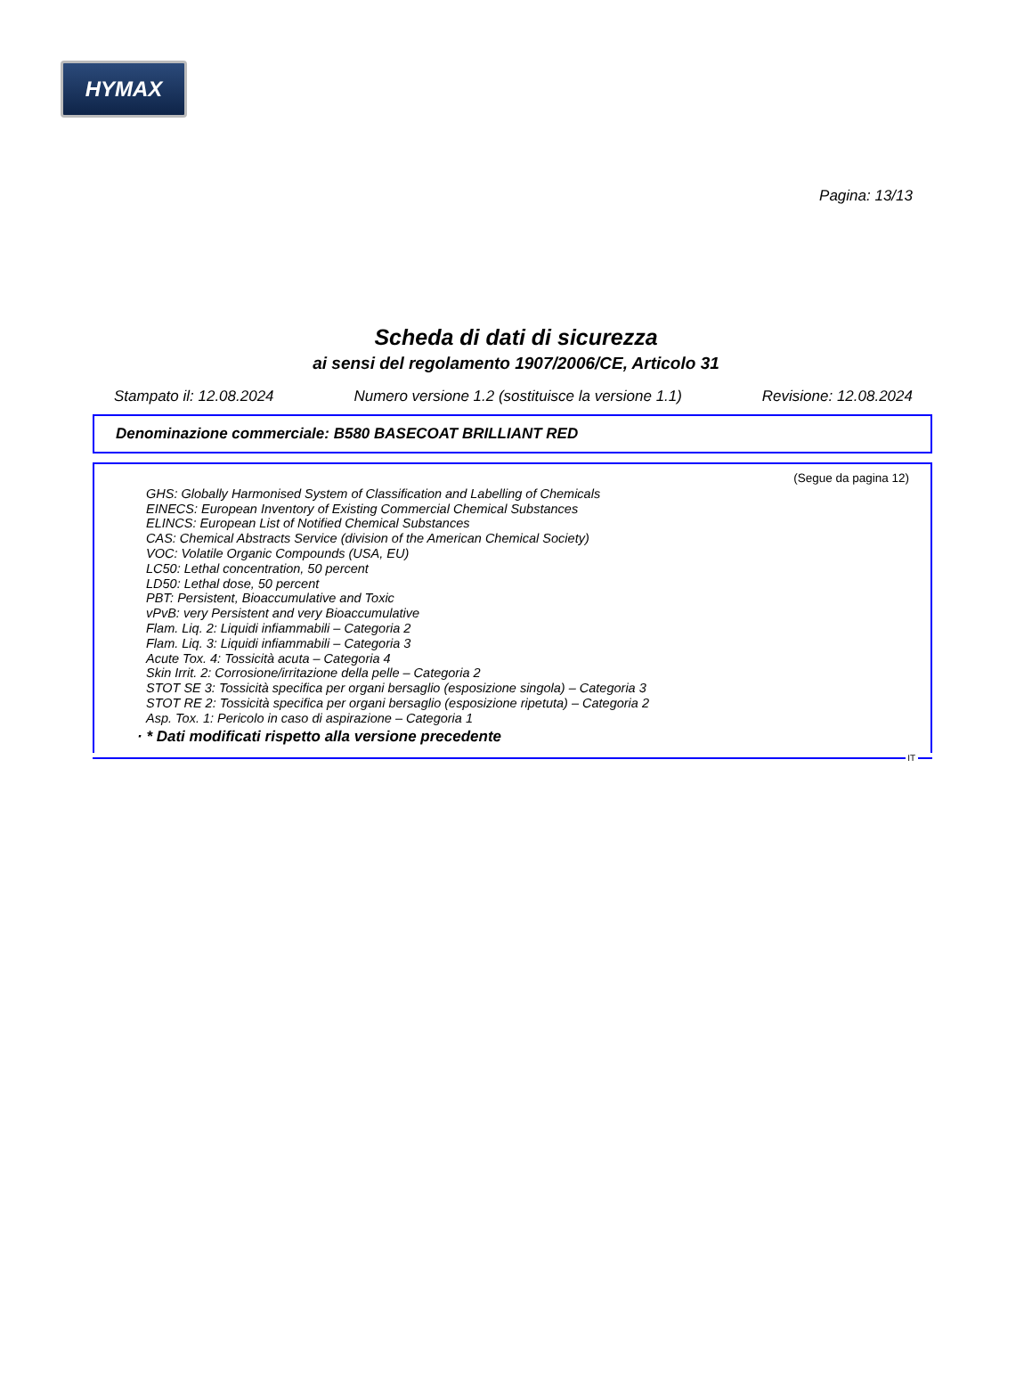HYMAX
Pagina: 13/13
Scheda di dati di sicurezza
ai sensi del regolamento 1907/2006/CE, Articolo 31
Stampato il: 12.08.2024 Numero versione 1.2 (sostituisce la versione 1.1) Revisione: 12.08.2024
Denominazione commerciale: B580 BASECOAT BRILLIANT RED
(Segue da pagina 12)
GHS: Globally Harmonised System of Classification and Labelling of Chemicals
EINECS: European Inventory of Existing Commercial Chemical Substances
ELINCS: European List of Notified Chemical Substances
CAS: Chemical Abstracts Service (division of the American Chemical Society)
VOC: Volatile Organic Compounds (USA, EU)
LC50: Lethal concentration, 50 percent
LD50: Lethal dose, 50 percent
PBT: Persistent, Bioaccumulative and Toxic
vPvB: very Persistent and very Bioaccumulative
Flam. Liq. 2: Liquidi infiammabili – Categoria 2
Flam. Liq. 3: Liquidi infiammabili – Categoria 3
Acute Tox. 4: Tossicità acuta – Categoria 4
Skin Irrit. 2: Corrosione/irritazione della pelle – Categoria 2
STOT SE 3: Tossicità specifica per organi bersaglio (esposizione singola) – Categoria 3
STOT RE 2: Tossicità specifica per organi bersaglio (esposizione ripetuta) – Categoria 2
Asp. Tox. 1: Pericolo in caso di aspirazione – Categoria 1
· * Dati modificati rispetto alla versione precedente
IT